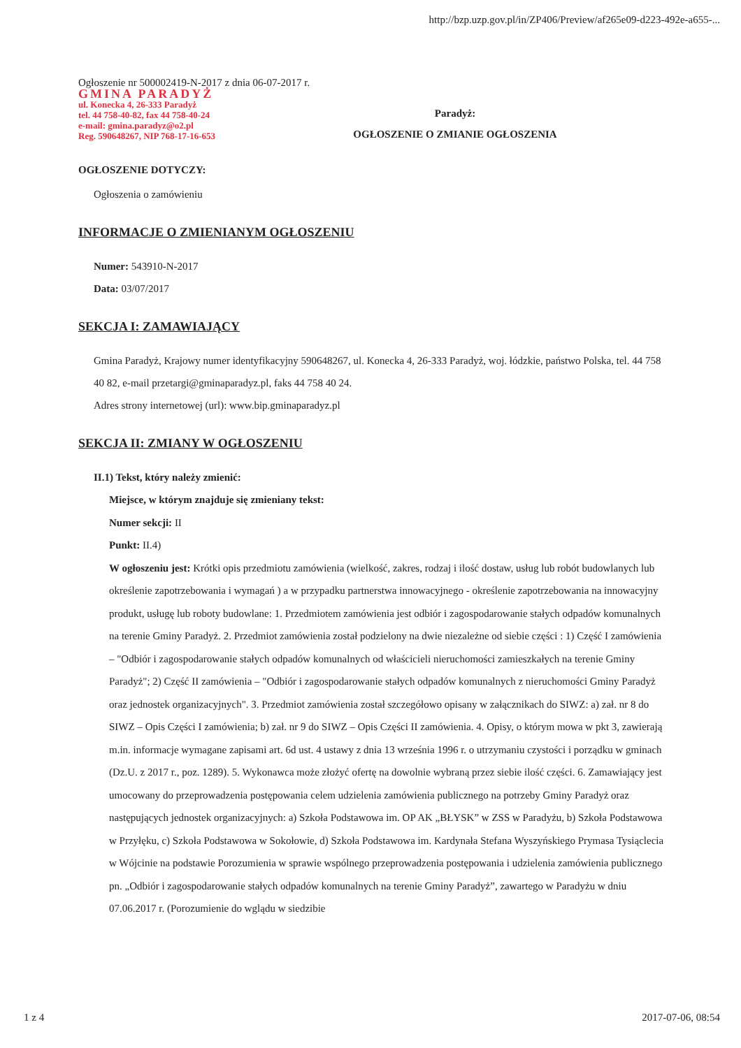http://bzp.uzp.gov.pl/in/ZP406/Preview/af265e09-d223-492e-a655-...
Ogłoszenie nr 500002419-N-2017 z dnia 06-07-2017 r.
GMINA PARADYŻ
ul. Konecka 4, 26-333 Paradyż
tel. 44 758-40-82, fax 44 758-40-24
e-mail: gmina.paradyz@o2.pl
Reg. 590648267, NIP 768-17-16-653
Paradyż:
OGŁOSZENIE O ZMIANIE OGŁOSZENIA
OGŁOSZENIE DOTYCZY:
Ogłoszenia o zamówieniu
INFORMACJE O ZMIENIANYM OGŁOSZENIU
Numer: 543910-N-2017
Data: 03/07/2017
SEKCJA I: ZAMAWIAJĄCY
Gmina Paradyż, Krajowy numer identyfikacyjny 590648267, ul. Konecka 4, 26-333 Paradyż, woj. łódzkie, państwo Polska, tel. 44 758 40 82, e-mail przetargi@gminaparadyz.pl, faks 44 758 40 24.
Adres strony internetowej (url): www.bip.gminaparadyz.pl
SEKCJA II: ZMIANY W OGŁOSZENIU
II.1) Tekst, który należy zmienić:
Miejsce, w którym znajduje się zmieniany tekst:
Numer sekcji: II
Punkt: II.4)
W ogłoszeniu jest: Krótki opis przedmiotu zamówienia (wielkość, zakres, rodzaj i ilość dostaw, usług lub robót budowlanych lub określenie zapotrzebowania i wymagań ) a w przypadku partnerstwa innowacyjnego - określenie zapotrzebowania na innowacyjny produkt, usługę lub roboty budowlane: 1. Przedmiotem zamówienia jest odbiór i zagospodarowanie stałych odpadów komunalnych na terenie Gminy Paradyż. 2. Przedmiot zamówienia został podzielony na dwie niezależne od siebie części : 1) Część I zamówienia – "Odbiór i zagospodarowanie stałych odpadów komunalnych od właścicieli nieruchomości zamieszkałych na terenie Gminy Paradyż"; 2) Część II zamówienia – "Odbiór i zagospodarowanie stałych odpadów komunalnych z nieruchomości Gminy Paradyż oraz jednostek organizacyjnych". 3. Przedmiot zamówienia został szczegółowo opisany w załącznikach do SIWZ: a) zał. nr 8 do SIWZ – Opis Części I zamówienia; b) zał. nr 9 do SIWZ – Opis Części II zamówienia. 4. Opisy, o którym mowa w pkt 3, zawierają m.in. informacje wymagane zapisami art. 6d ust. 4 ustawy z dnia 13 września 1996 r. o utrzymaniu czystości i porządku w gminach (Dz.U. z 2017 r., poz. 1289). 5. Wykonawca może złożyć ofertę na dowolnie wybraną przez siebie ilość części. 6. Zamawiający jest umocowany do przeprowadzenia postępowania celem udzielenia zamówienia publicznego na potrzeby Gminy Paradyż oraz następujących jednostek organizacyjnych: a) Szkoła Podstawowa im. OP AK „BŁYSK” w ZSS w Paradyżu, b) Szkoła Podstawowa w Przyłęku, c) Szkoła Podstawowa w Sokołowie, d) Szkoła Podstawowa im. Kardynała Stefana Wyszyńskiego Prymasa Tysiąclecia w Wójcinie na podstawie Porozumienia w sprawie wspólnego przeprowadzenia postępowania i udzielenia zamówienia publicznego pn. „Odbiór i zagospodarowanie stałych odpadów komunalnych na terenie Gminy Paradyż”, zawartego w Paradyżu w dniu 07.06.2017 r. (Porozumienie do wglądu w siedzibie
1 z 4 2017-07-06, 08:54